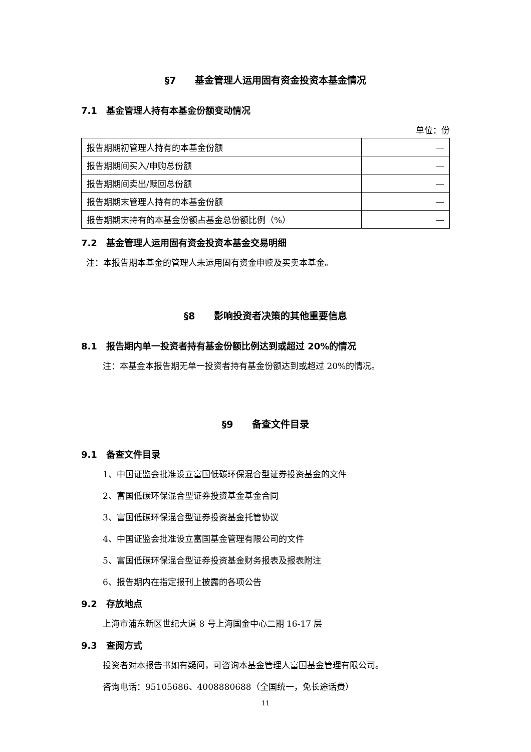§7　　基金管理人运用固有资金投资本基金情况
7.1　基金管理人持有本基金份额变动情况
单位：份
| 报告期期初管理人持有的本基金份额 | — |
| 报告期期间买入/申购总份额 | — |
| 报告期期间卖出/赎回总份额 | — |
| 报告期期末管理人持有的本基金份额 | — |
| 报告期期末持有的本基金份额占基金总份额比例（%） | — |
7.2　基金管理人运用固有资金投资本基金交易明细
注：本报告期本基金的管理人未运用固有资金申赎及买卖本基金。
§8　　影响投资者决策的其他重要信息
8.1　报告期内单一投资者持有基金份额比例达到或超过 20%的情况
注：本基金本报告期无单一投资者持有基金份额达到或超过 20%的情况。
§9　　备查文件目录
9.1　备查文件目录
1、中国证监会批准设立富国低碳环保混合型证券投资基金的文件
2、富国低碳环保混合型证券投资基金基金合同
3、富国低碳环保混合型证券投资基金托管协议
4、中国证监会批准设立富国基金管理有限公司的文件
5、富国低碳环保混合型证券投资基金财务报表及报表附注
6、报告期内在指定报刊上披露的各项公告
9.2　存放地点
上海市浦东新区世纪大道 8 号上海国金中心二期 16-17 层
9.3　查阅方式
投资者对本报告书如有疑问，可咨询本基金管理人富国基金管理有限公司。
咨询电话：95105686、4008880688（全国统一，免长途话费）
11